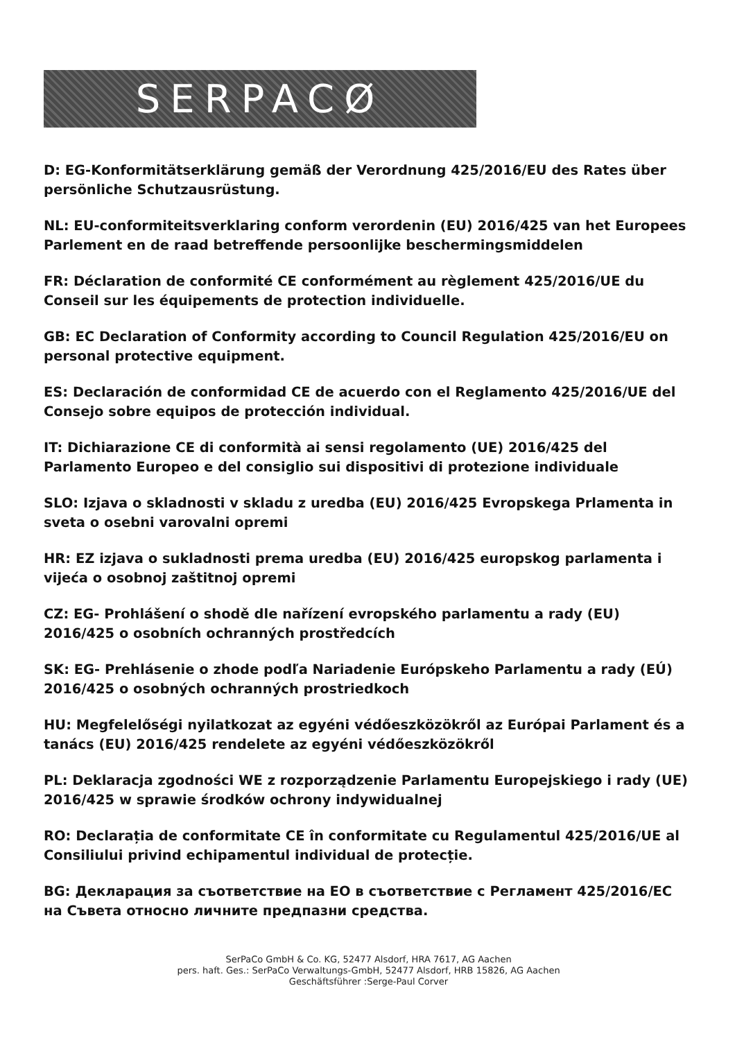SERPACØ
D: EG-Konformitätserklärung gemäß der Verordnung 425/2016/EU des Rates über persönliche Schutzausrüstung.
NL: EU-conformiteitsverklaring conform verordenin (EU) 2016/425 van het Europees Parlement en de raad betreffende persoonlijke beschermingsmiddelen
FR: Déclaration de conformité CE conformément au règlement 425/2016/UE du Conseil sur les équipements de protection individuelle.
GB: EC Declaration of Conformity according to Council Regulation 425/2016/EU on personal protective equipment.
ES: Declaración de conformidad CE de acuerdo con el Reglamento 425/2016/UE del Consejo sobre equipos de protección individual.
IT: Dichiarazione CE di conformità ai sensi regolamento (UE) 2016/425 del Parlamento Europeo e del consiglio sui dispositivi di protezione individuale
SLO: Izjava o skladnosti v skladu z uredba (EU) 2016/425 Evropskega Prlamenta in sveta o osebni varovalni opremi
HR: EZ izjava o sukladnosti prema uredba (EU) 2016/425 europskog parlamenta i vijeća o osobnoj zaštitnoj opremi
CZ: EG- Prohlášení o shodě dle nařízení evropského parlamentu a rady (EU) 2016/425 o osobních ochranných prostředcích
SK: EG- Prehlásenie o zhode podľa Nariadenie Európskeho Parlamentu a rady (EÚ) 2016/425 o osobných ochranných prostriedkoch
HU: Megfelelőségi nyilatkozat az egyéni védőeszközökről az Európai Parlament és a tanács (EU) 2016/425 rendelete az egyéni védőeszközökről
PL: Deklaracja zgodności WE z rozporządzenie Parlamentu Europejskiego i rady (UE) 2016/425 w sprawie środków ochrony indywidualnej
RO: Declarația de conformitate CE în conformitate cu Regulamentul 425/2016/UE al Consiliului privind echipamentul individual de protecție.
BG: Декларация за съответствие на ЕО в съответствие с Регламент 425/2016/ЕС на Съвета относно личните предпазни средства.
SerPaCo GmbH & Co. KG, 52477 Alsdorf, HRA 7617, AG Aachen
pers. haft. Ges.: SerPaCo Verwaltungs-GmbH, 52477 Alsdorf, HRB 15826, AG Aachen
Geschäftsführer :Serge-Paul Corver